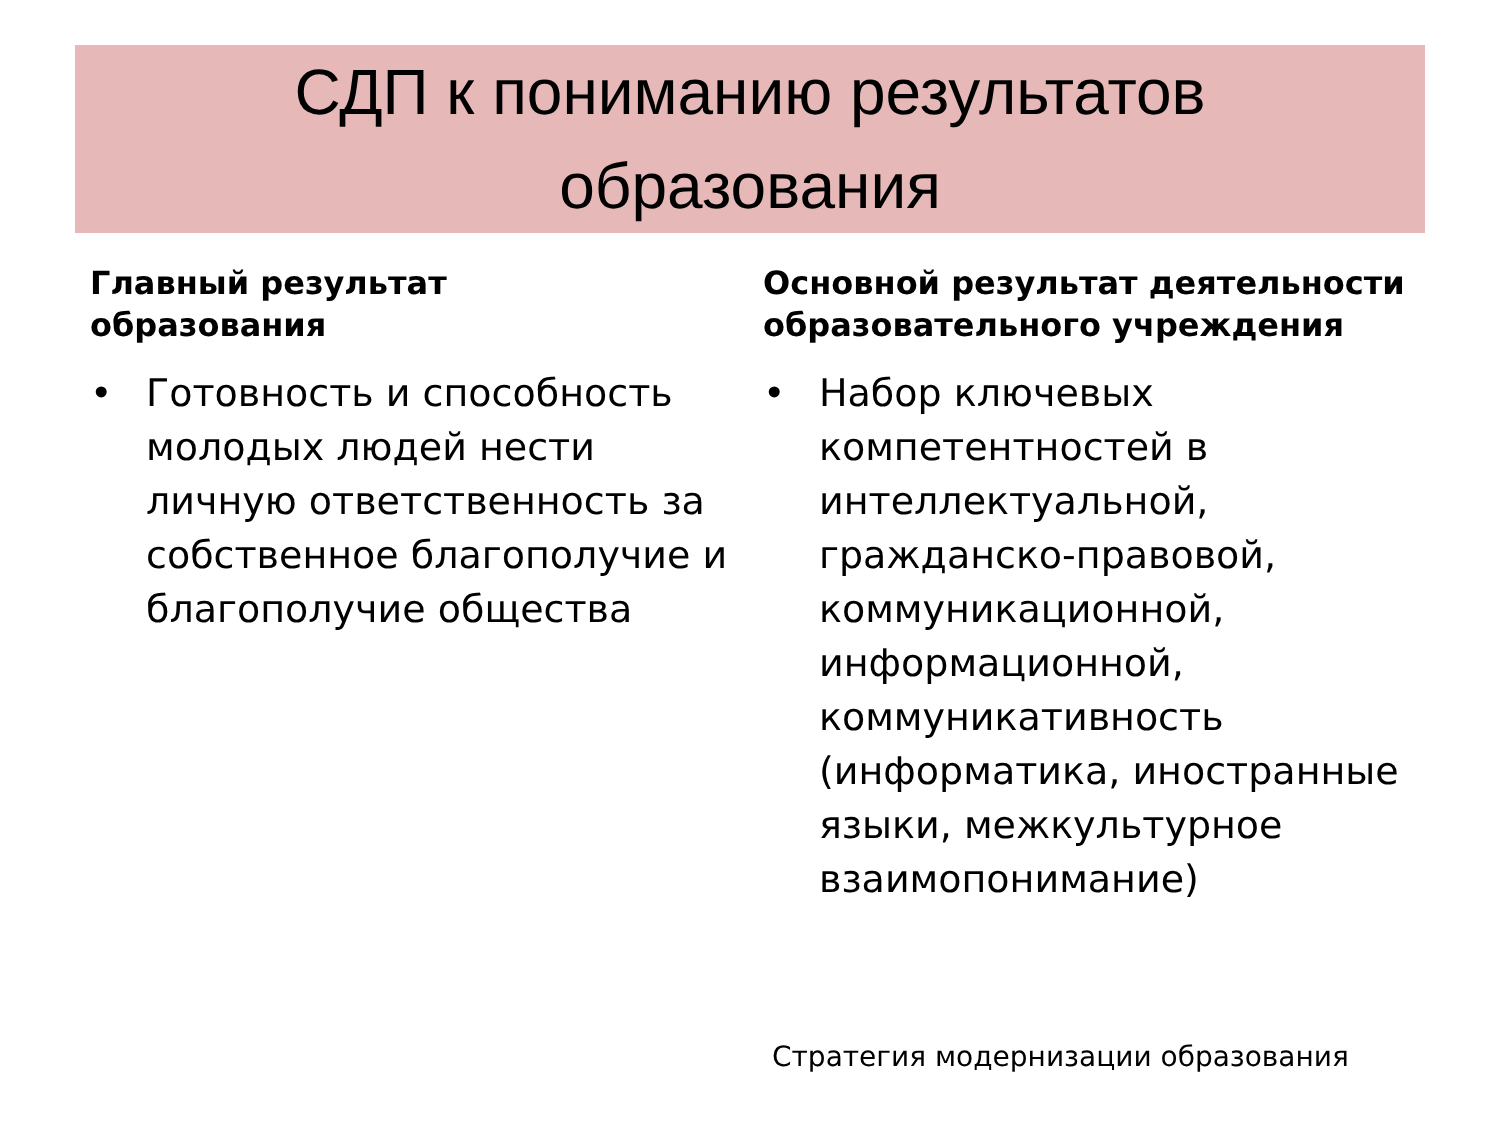СДП к пониманию результатов
образования
Главный результат
образования
• Готовность и способность молодых людей нести личную ответственность за собственное благополучие и благополучие общества
Основной результат деятельности образовательного учреждения
• Набор ключевых компетентностей в интеллектуальной, гражданско-правовой, коммуникационной, информационной, коммуникативность (информатика, иностранные языки, межкультурное взаимопонимание)
Стратегия модернизации образования